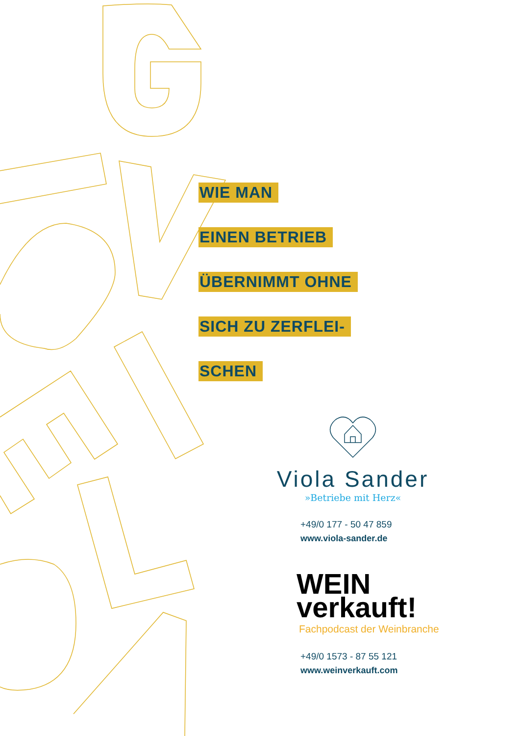WIE MAN
EINEN BETRIEB
ÜBERNIMMT OHNE
SICH ZU ZERFLEI-
SCHEN
Viola Sander
»Betriebe mit Herz«
+49/0 177 - 50 47 859
www.viola-sander.de
WEIN
verkauft!
Fachpodcast der Weinbranche
+49/0 1573 - 87 55 121
www.weinverkauft.com